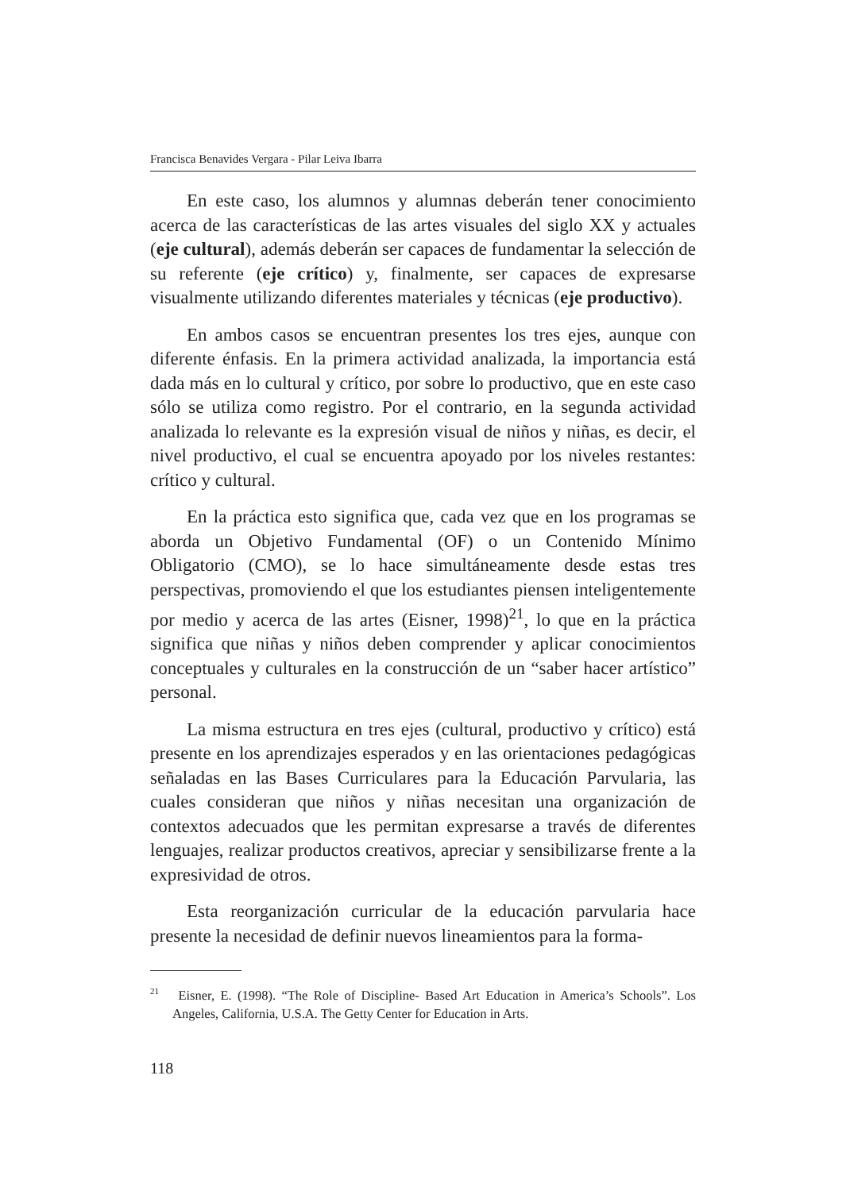Francisca Benavides Vergara - Pilar Leiva Ibarra
En este caso, los alumnos y alumnas deberán tener conocimiento acerca de las características de las artes visuales del siglo XX y actuales (eje cultural), además deberán ser capaces de fundamentar la selección de su referente (eje crítico) y, finalmente, ser capaces de expresarse visualmente utilizando diferentes materiales y técnicas (eje productivo).
En ambos casos se encuentran presentes los tres ejes, aunque con diferente énfasis. En la primera actividad analizada, la importancia está dada más en lo cultural y crítico, por sobre lo productivo, que en este caso sólo se utiliza como registro. Por el contrario, en la segunda actividad analizada lo relevante es la expresión visual de niños y niñas, es decir, el nivel productivo, el cual se encuentra apoyado por los niveles restantes: crítico y cultural.
En la práctica esto significa que, cada vez que en los programas se aborda un Objetivo Fundamental (OF) o un Contenido Mínimo Obligatorio (CMO), se lo hace simultáneamente desde estas tres perspectivas, promoviendo el que los estudiantes piensen inteligentemente por medio y acerca de las artes (Eisner, 1998)<sup>21</sup>, lo que en la práctica significa que niñas y niños deben comprender y aplicar conocimientos conceptuales y culturales en la construcción de un “saber hacer artístico” personal.
La misma estructura en tres ejes (cultural, productivo y crítico) está presente en los aprendizajes esperados y en las orientaciones pedagógicas señaladas en las Bases Curriculares para la Educación Parvularia, las cuales consideran que niños y niñas necesitan una organización de contextos adecuados que les permitan expresarse a través de diferentes lenguajes, realizar productos creativos, apreciar y sensibilizarse frente a la expresividad de otros.
Esta reorganización curricular de la educación parvularia hace presente la necesidad de definir nuevos lineamientos para la forma-
<sup>21</sup> Eisner, E. (1998). “The Role of Discipline- Based Art Education in America’s Schools”. Los Angeles, California, U.S.A. The Getty Center for Education in Arts.
118